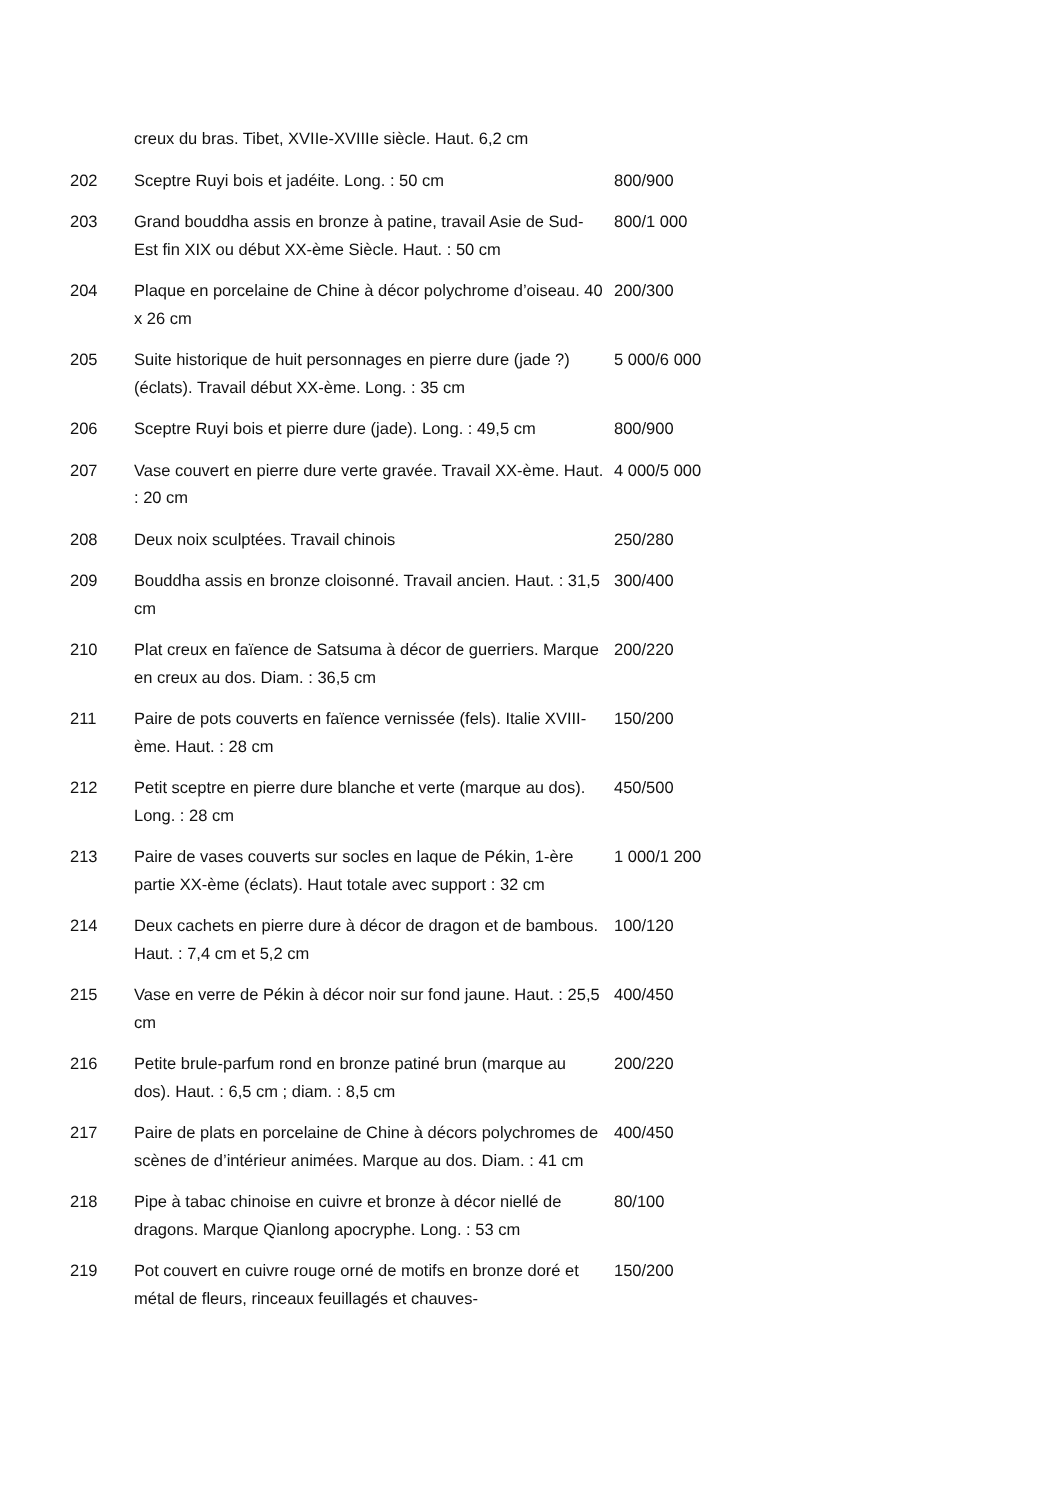| | creux du bras. Tibet, XVIIe-XVIIIe siècle. Haut. 6,2 cm | |
| 202 | Sceptre Ruyi bois et jadéite. Long. : 50 cm | 800/900 |
| 203 | Grand bouddha assis en bronze à patine, travail Asie de Sud-Est fin XIX ou début XX-ème Siècle. Haut. : 50 cm | 800/1 000 |
| 204 | Plaque en porcelaine de Chine à décor polychrome d’oiseau. 40 x 26 cm | 200/300 |
| 205 | Suite historique de huit personnages en pierre dure (jade ?) (éclats). Travail début XX-ème. Long. : 35 cm | 5 000/6 000 |
| 206 | Sceptre Ruyi bois et pierre dure (jade). Long. : 49,5 cm | 800/900 |
| 207 | Vase couvert en pierre dure verte gravée. Travail XX-ème. Haut. : 20 cm | 4 000/5 000 |
| 208 | Deux noix sculptées. Travail chinois | 250/280 |
| 209 | Bouddha assis en bronze cloisonné. Travail ancien. Haut. : 31,5 cm | 300/400 |
| 210 | Plat creux en faïence de Satsuma à décor de guerriers. Marque en creux au dos. Diam. : 36,5 cm | 200/220 |
| 211 | Paire de pots couverts en faïence vernissée (fels). Italie XVIII-ème. Haut. : 28 cm | 150/200 |
| 212 | Petit sceptre en pierre dure blanche et verte (marque au dos). Long. : 28 cm | 450/500 |
| 213 | Paire de vases couverts sur socles en laque de Pékin, 1-ère partie XX-ème (éclats). Haut totale avec support : 32 cm | 1 000/1 200 |
| 214 | Deux cachets en pierre dure à décor de dragon et de bambous. Haut. : 7,4 cm et 5,2 cm | 100/120 |
| 215 | Vase en verre de Pékin à décor noir sur fond jaune. Haut. : 25,5 cm | 400/450 |
| 216 | Petite brule-parfum rond en bronze patiné brun (marque au dos). Haut. : 6,5 cm ; diam. : 8,5 cm | 200/220 |
| 217 | Paire de plats en porcelaine de Chine à décors polychromes de scènes de d’intérieur animées. Marque au dos. Diam. : 41 cm | 400/450 |
| 218 | Pipe à tabac chinoise en cuivre et bronze à décor niellé de dragons. Marque Qianlong apocryphe. Long. : 53 cm | 80/100 |
| 219 | Pot couvert en cuivre rouge orné de motifs en bronze doré et métal de fleurs, rinceaux feuillagés et chauves- | 150/200 |